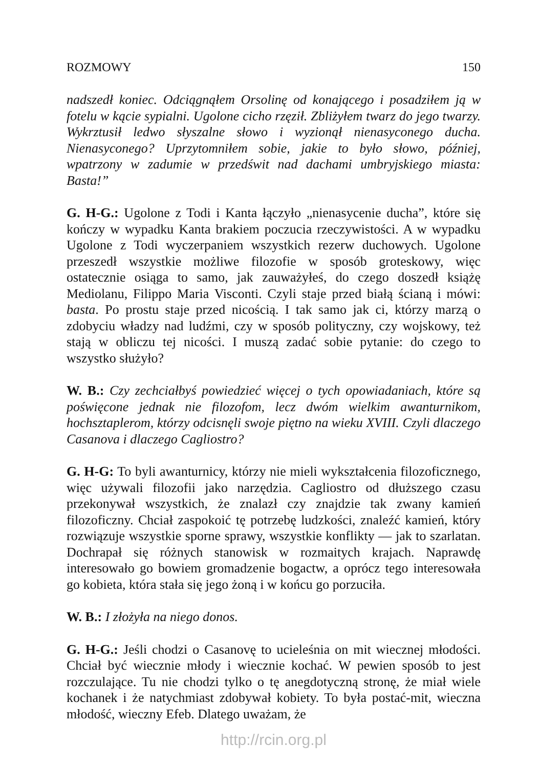ROZMOWY 150
nadszedł koniec. Odciągnąłem Orsolinę od konającego i posadziłem ją w fotelu w kącie sypialni. Ugolone cicho rzęził. Zbliżyłem twarz do jego twarzy. Wykrztusił ledwo słyszalne słowo i wyzionął nienasyconego ducha. Nienasyconego? Uprzytomniłem sobie, jakie to było słowo, później, wpatrzony w zadumie w przedświt nad dachami umbryjskiego miasta: Basta!”
G. H-G.: Ugolone z Todi i Kanta łączyło „nienasycenie ducha”, które się kończy w wypadku Kanta brakiem poczucia rzeczywistości. A w wypadku Ugolone z Todi wyczerpaniem wszystkich rezerw duchowych. Ugolone przeszedł wszystkie możliwe filozofie w sposób groteskowy, więc ostatecznie osiąga to samo, jak zauważyłeś, do czego doszedł książę Mediolanu, Filippo Maria Visconti. Czyli staje przed białą ścianą i mówi: basta. Po prostu staje przed nicością. I tak samo jak ci, którzy marzą o zdobyciu władzy nad ludźmi, czy w sposób polityczny, czy wojskowy, też stają w obliczu tej nicości. I muszą zadać sobie pytanie: do czego to wszystko służyło?
W. B.: Czy zechciałbyś powiedzieć więcej o tych opowiadaniach, które są poświęcone jednak nie filozofom, lecz dwóm wielkim awanturnikom, hochsztaplerom, którzy odcisnęli swoje piętno na wieku XVIII. Czyli dlaczego Casanova i dlaczego Cagliostro?
G. H-G: To byli awanturnicy, którzy nie mieli wykształcenia filozoficznego, więc używali filozofii jako narzędzia. Cagliostro od dłuższego czasu przekonywał wszystkich, że znalazł czy znajdzie tak zwany kamień filozoficzny. Chciał zaspokoić tę potrzebę ludzkości, znaleźć kamień, który rozwiązuje wszystkie sporne sprawy, wszystkie konflikty — jak to szarlatan. Dochrapał się różnych stanowisk w rozmaitych krajach. Naprawdę interesowało go bowiem gromadzenie bogactw, a oprócz tego interesowała go kobieta, która stała się jego żoną i w końcu go porzuciła.
W. B.: I złożyła na niego donos.
G. H-G.: Jeśli chodzi o Casanovę to ucieleśnia on mit wiecznej młodości. Chciał być wiecznie młody i wiecznie kochać. W pewien sposób to jest rozczulające. Tu nie chodzi tylko o tę anegdotyczną stronę, że miał wiele kochanek i że natychmiast zdobywał kobiety. To była postać-mit, wieczna młodość, wieczny Efeb. Dlatego uważam, że
http://rcin.org.pl